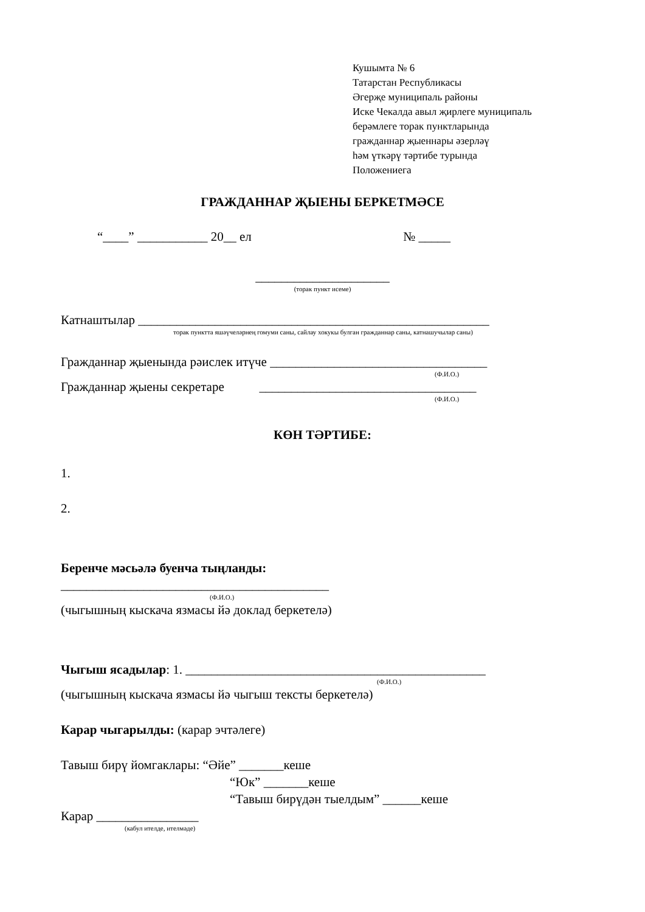Кушымта № 6
Татарстан Республикасы
Әгерҗе муниципаль районы
Иске Чекалда авыл җирлеге муниципаль
берәмлеге торак пунктларында
гражданнар җыеннары әзерләү
һәм үткәрү тәртибе турында
Положениега
ГРАЖДАННАР ҖЫЕНЫ БЕРКЕТМӘСЕ
“____” ___________ 20__ ел № _____
_____________________
(торак пункт исеме)
Катнаштылар _______________________________________________________
торак пунктта яшәүчеләрнең гомуми саны, сайлау хокукы булган гражданнар саны, катнашучылар саны)
Гражданнар җыенында рәислек итүче __________________________________
(Ф.И.О.)
Гражданнар җыены секретаре __________________________________
(Ф.И.О.)
КӨН ТӘРТИБЕ:
1.
2.
Беренче мәсьәлә буенча тыңланды:
__________________________________________
(Ф.И.О.)
(чыгышның кыскача язмасы йә доклад беркетелә)
Чыгыш ясадылар: 1. _______________________________________________
(Ф.И.О.)
(чыгышның кыскача язмасы йә чыгыш тексты беркетелә)
Карар чыгарылды: (карар эчтәлеге)
Тавыш бирү йомгаклары: “Әйе” _______кеше
“Юк” _______кеше
“Тавыш бирүдән тыелдым” ______кеше
Карар ________________
(кабул ителде, ителмәде)